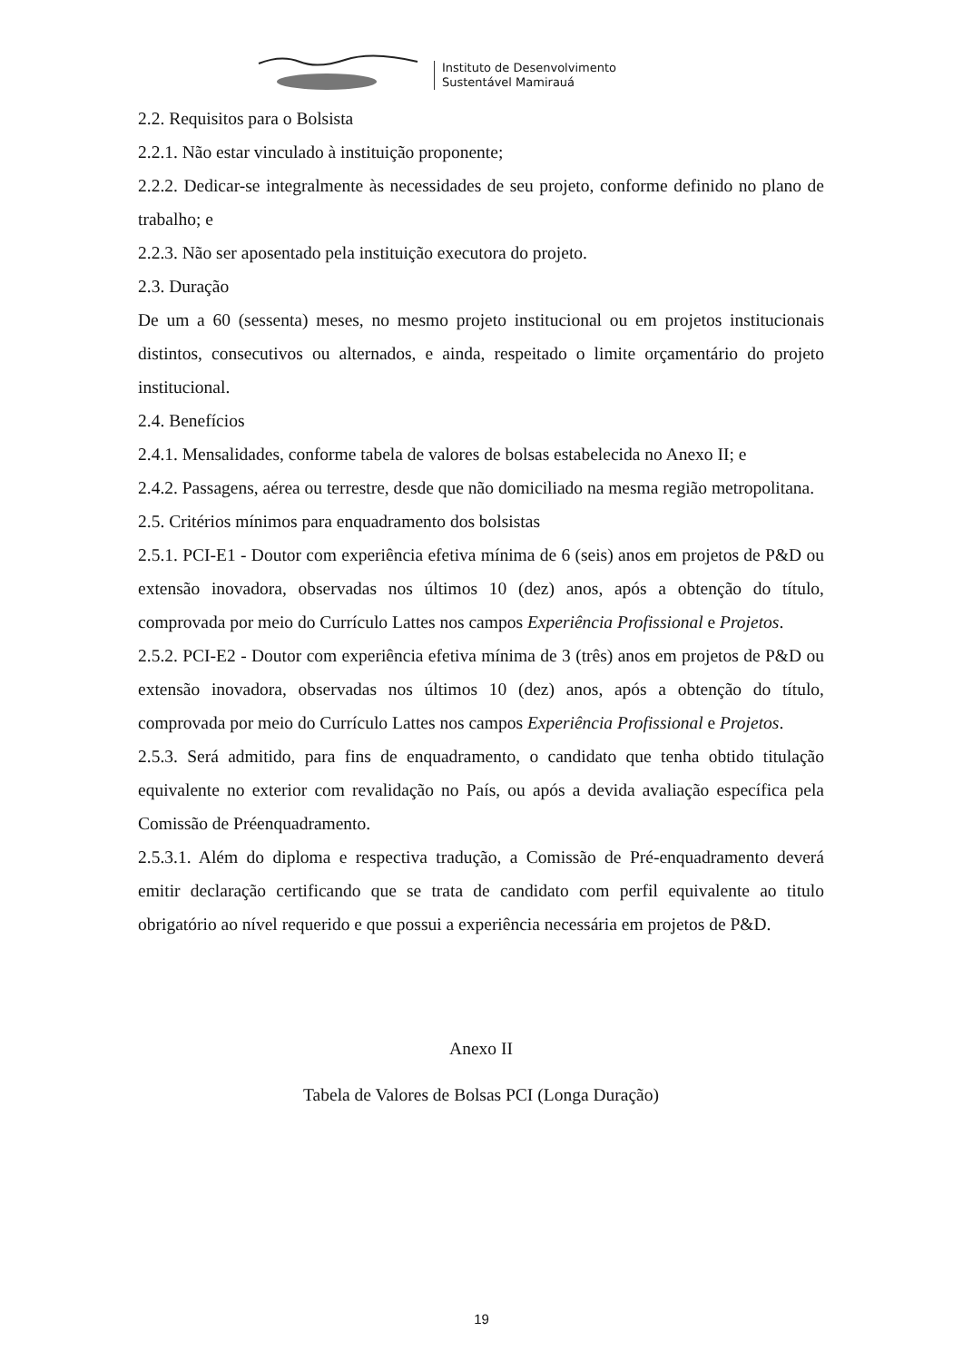Instituto de Desenvolvimento
Sustentável Mamirauá
2.2. Requisitos para o Bolsista
2.2.1. Não estar vinculado à instituição proponente;
2.2.2. Dedicar-se integralmente às necessidades de seu projeto, conforme definido no plano de trabalho; e
2.2.3. Não ser aposentado pela instituição executora do projeto.
2.3. Duração
De um a 60 (sessenta) meses, no mesmo projeto institucional ou em projetos institucionais distintos, consecutivos ou alternados, e ainda, respeitado o limite orçamentário do projeto institucional.
2.4. Benefícios
2.4.1. Mensalidades, conforme tabela de valores de bolsas estabelecida no Anexo II; e
2.4.2. Passagens, aérea ou terrestre, desde que não domiciliado na mesma região metropolitana.
2.5. Critérios mínimos para enquadramento dos bolsistas
2.5.1. PCI-E1 - Doutor com experiência efetiva mínima de 6 (seis) anos em projetos de P&D ou extensão inovadora, observadas nos últimos 10 (dez) anos, após a obtenção do título, comprovada por meio do Currículo Lattes nos campos Experiência Profissional e Projetos.
2.5.2. PCI-E2 - Doutor com experiência efetiva mínima de 3 (três) anos em projetos de P&D ou extensão inovadora, observadas nos últimos 10 (dez) anos, após a obtenção do título, comprovada por meio do Currículo Lattes nos campos Experiência Profissional e Projetos.
2.5.3. Será admitido, para fins de enquadramento, o candidato que tenha obtido titulação equivalente no exterior com revalidação no País, ou após a devida avaliação específica pela Comissão de Préenquadramento.
2.5.3.1. Além do diploma e respectiva tradução, a Comissão de Pré-enquadramento deverá emitir declaração certificando que se trata de candidato com perfil equivalente ao titulo obrigatório ao nível requerido e que possui a experiência necessária em projetos de P&D.
Anexo II
Tabela de Valores de Bolsas PCI (Longa Duração)
19